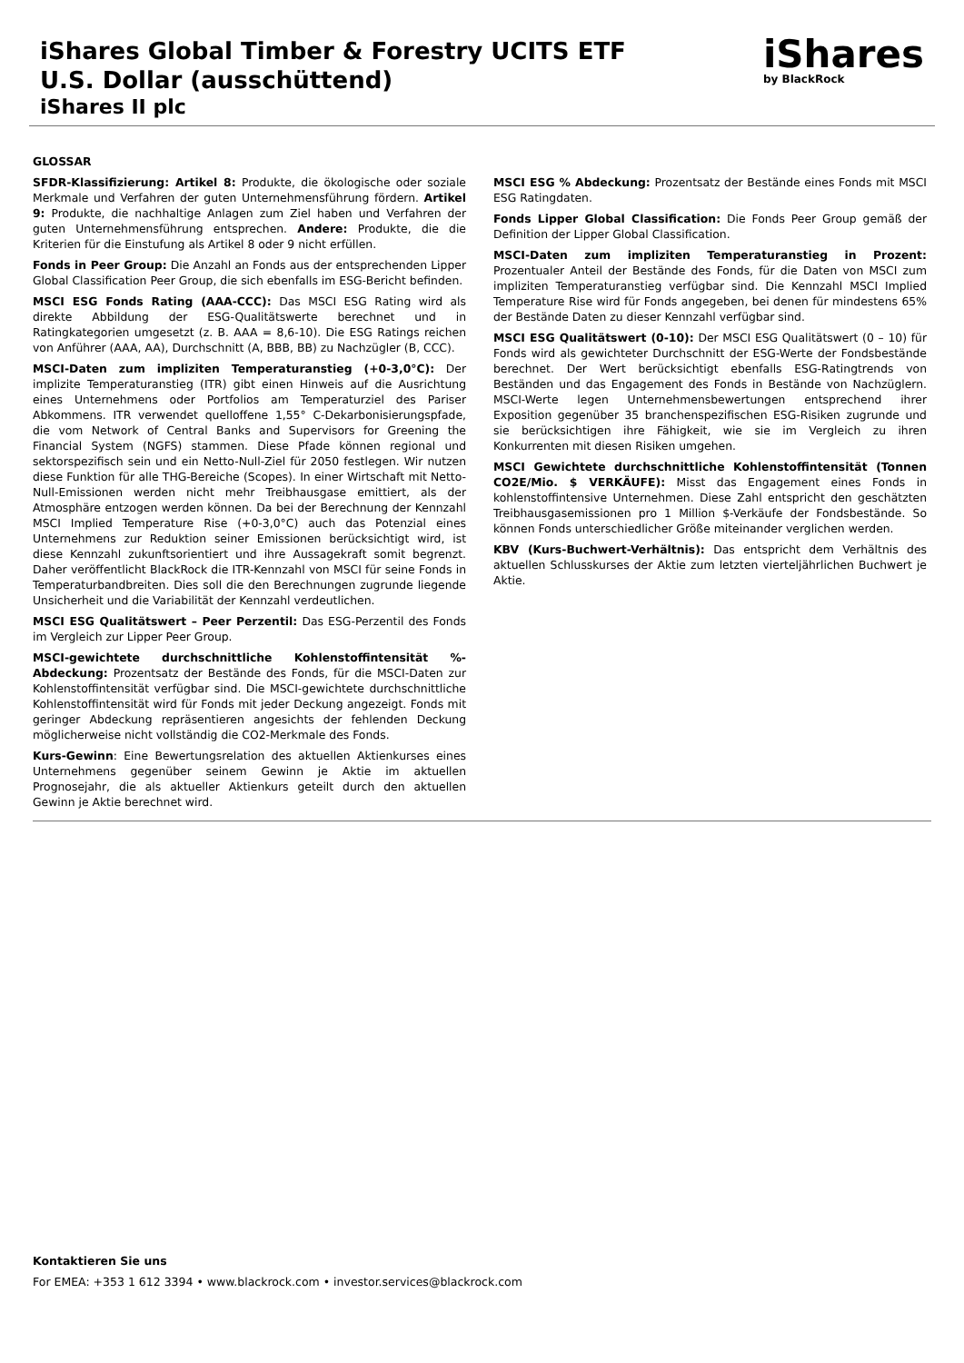iShares Global Timber & Forestry UCITS ETF
U.S. Dollar (ausschüttend)
iShares II plc
iShares
by BlackRock
GLOSSAR
SFDR-Klassifizierung: Artikel 8: Produkte, die ökologische oder soziale Merkmale und Verfahren der guten Unternehmensführung fördern. Artikel 9: Produkte, die nachhaltige Anlagen zum Ziel haben und Verfahren der guten Unternehmensführung entsprechen. Andere: Produkte, die die Kriterien für die Einstufung als Artikel 8 oder 9 nicht erfüllen.
Fonds in Peer Group: Die Anzahl an Fonds aus der entsprechenden Lipper Global Classification Peer Group, die sich ebenfalls im ESG-Bericht befinden.
MSCI ESG Fonds Rating (AAA-CCC): Das MSCI ESG Rating wird als direkte Abbildung der ESG-Qualitätswerte berechnet und in Ratingkategorien umgesetzt (z. B. AAA = 8,6-10). Die ESG Ratings reichen von Anführer (AAA, AA), Durchschnitt (A, BBB, BB) zu Nachzügler (B, CCC).
MSCI-Daten zum impliziten Temperaturanstieg (+0-3,0°C): Der implizite Temperaturanstieg (ITR) gibt einen Hinweis auf die Ausrichtung eines Unternehmens oder Portfolios am Temperaturziel des Pariser Abkommens. ITR verwendet quelloffene 1,55° C-Dekarbonisierungspfade, die vom Network of Central Banks and Supervisors for Greening the Financial System (NGFS) stammen. Diese Pfade können regional und sektorspezifisch sein und ein Netto-Null-Ziel für 2050 festlegen. Wir nutzen diese Funktion für alle THG-Bereiche (Scopes). In einer Wirtschaft mit Netto-Null-Emissionen werden nicht mehr Treibhausgase emittiert, als der Atmosphäre entzogen werden können. Da bei der Berechnung der Kennzahl MSCI Implied Temperature Rise (+0-3,0°C) auch das Potenzial eines Unternehmens zur Reduktion seiner Emissionen berücksichtigt wird, ist diese Kennzahl zukunftsorientiert und ihre Aussagekraft somit begrenzt. Daher veröffentlicht BlackRock die ITR-Kennzahl von MSCI für seine Fonds in Temperaturbandbreiten. Dies soll die den Berechnungen zugrunde liegende Unsicherheit und die Variabilität der Kennzahl verdeutlichen.
MSCI ESG Qualitätswert – Peer Perzentil: Das ESG-Perzentil des Fonds im Vergleich zur Lipper Peer Group.
MSCI-gewichtete durchschnittliche Kohlenstoffintensität %-Abdeckung: Prozentsatz der Bestände des Fonds, für die MSCI-Daten zur Kohlenstoffintensität verfügbar sind. Die MSCI-gewichtete durchschnittliche Kohlenstoffintensität wird für Fonds mit jeder Deckung angezeigt. Fonds mit geringer Abdeckung repräsentieren angesichts der fehlenden Deckung möglicherweise nicht vollständig die CO2-Merkmale des Fonds.
Kurs-Gewinn: Eine Bewertungsrelation des aktuellen Aktienkurses eines Unternehmens gegenüber seinem Gewinn je Aktie im aktuellen Prognosejahr, die als aktueller Aktienkurs geteilt durch den aktuellen Gewinn je Aktie berechnet wird.
MSCI ESG % Abdeckung: Prozentsatz der Bestände eines Fonds mit MSCI ESG Ratingdaten.
Fonds Lipper Global Classification: Die Fonds Peer Group gemäß der Definition der Lipper Global Classification.
MSCI-Daten zum impliziten Temperaturanstieg in Prozent: Prozentualer Anteil der Bestände des Fonds, für die Daten von MSCI zum impliziten Temperaturanstieg verfügbar sind. Die Kennzahl MSCI Implied Temperature Rise wird für Fonds angegeben, bei denen für mindestens 65% der Bestände Daten zu dieser Kennzahl verfügbar sind.
MSCI ESG Qualitätswert (0-10): Der MSCI ESG Qualitätswert (0 – 10) für Fonds wird als gewichteter Durchschnitt der ESG-Werte der Fondsbestände berechnet. Der Wert berücksichtigt ebenfalls ESG-Ratingtrends von Beständen und das Engagement des Fonds in Bestände von Nachzüglern. MSCI-Werte legen Unternehmensbewertungen entsprechend ihrer Exposition gegenüber 35 branchenspezifischen ESG-Risiken zugrunde und sie berücksichtigen ihre Fähigkeit, wie sie im Vergleich zu ihren Konkurrenten mit diesen Risiken umgehen.
MSCI Gewichtete durchschnittliche Kohlenstoffintensität (Tonnen CO2E/Mio. $ VERKÄUFE): Misst das Engagement eines Fonds in kohlenstoffintensive Unternehmen. Diese Zahl entspricht den geschätzten Treibhausgasemissionen pro 1 Million $-Verkäufe der Fondsbestände. So können Fonds unterschiedlicher Größe miteinander verglichen werden.
KBV (Kurs-Buchwert-Verhältnis): Das entspricht dem Verhältnis des aktuellen Schlusskurses der Aktie zum letzten vierteljährlichen Buchwert je Aktie.
Kontaktieren Sie uns
For EMEA: +353 1 612 3394 • www.blackrock.com • investor.services@blackrock.com